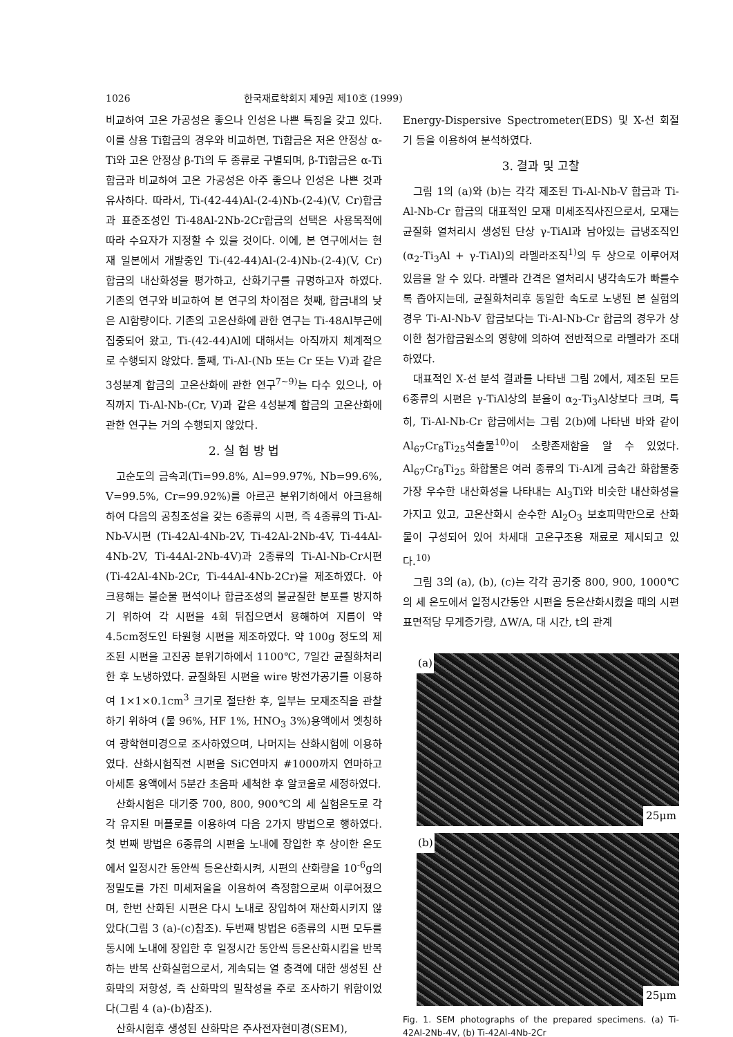1026 한국재료학회지 제9권 제10호 (1999)
비교하여 고온 가공성은 좋으나 인성은 나쁜 특징을 갖고 있다. 이를 상용 Ti합금의 경우와 비교하면, Ti합금은 저온 안정상 α-Ti와 고온 안정상 β-Ti의 두 종류로 구별되며, β-Ti합금은 α-Ti합금과 비교하여 고온 가공성은 아주 좋으나 인성은 나쁜 것과 유사하다. 따라서, Ti-(42-44)Al-(2-4)Nb-(2-4)(V, Cr)합금과 표준조성인 Ti-48Al-2Nb-2Cr합금의 선택은 사용목적에 따라 수요자가 지정할 수 있을 것이다. 이에, 본 연구에서는 현재 일본에서 개발중인 Ti-(42-44)Al-(2-4)Nb-(2-4)(V, Cr)합금의 내산화성을 평가하고, 산화기구를 규명하고자 하였다. 기존의 연구와 비교하여 본 연구의 차이점은 첫째, 합금내의 낮은 Al함량이다. 기존의 고온산화에 관한 연구는 Ti-48Al부근에 집중되어 왔고, Ti-(42-44)Al에 대해서는 아직까지 체계적으로 수행되지 않았다. 둘째, Ti-Al-(Nb 또는 Cr 또는 V)과 같은 3성분계 합금의 고온산화에 관한 연구<sup>7~9)</sup>는 다수 있으나, 아직까지 Ti-Al-Nb-(Cr, V)과 같은 4성분계 합금의 고온산화에 관한 연구는 거의 수행되지 않았다.
2. 실 험 방 법
고순도의 금속괴(Ti=99.8%, Al=99.97%, Nb=99.6%, V=99.5%, Cr=99.92%)를 아르곤 분위기하에서 아크용해하여 다음의 공칭조성을 갖는 6종류의 시편, 즉 4종류의 Ti-Al-Nb-V시편 (Ti-42Al-4Nb-2V, Ti-42Al-2Nb-4V, Ti-44Al-4Nb-2V, Ti-44Al-2Nb-4V)과 2종류의 Ti-Al-Nb-Cr시편 (Ti-42Al-4Nb-2Cr, Ti-44Al-4Nb-2Cr)을 제조하였다. 아크용해는 불순물 편석이나 합금조성의 불균질한 분포를 방지하기 위하여 각 시편을 4회 뒤집으면서 용해하여 지름이 약 4.5cm정도인 타원형 시편을 제조하였다. 약 100g 정도의 제조된 시편을 고진공 분위기하에서 1100℃, 7일간 균질화처리한 후 노냉하였다. 균질화된 시편을 wire 방전가공기를 이용하여 1×1×0.1cm<sup>3</sup> 크기로 절단한 후, 일부는 모재조직을 관찰하기 위하여 (물 96%, HF 1%, HNO<sub>3</sub> 3%)용액에서 엣칭하여 광학현미경으로 조사하였으며, 나머지는 산화시험에 이용하였다. 산화시험직전 시편을 SiC연마지 #1000까지 연마하고 아세톤 용액에서 5분간 초음파 세척한 후 알코올로 세정하였다.
산화시험은 대기중 700, 800, 900℃의 세 실험온도로 각각 유지된 머플로를 이용하여 다음 2가지 방법으로 행하였다. 첫 번째 방법은 6종류의 시편을 노내에 장입한 후 상이한 온도에서 일정시간 동안씩 등온산화시켜, 시편의 산화량을 10<sup>-6</sup>g의 정밀도를 가진 미세저울을 이용하여 측정함으로써 이루어졌으며, 한번 산화된 시편은 다시 노내로 장입하여 재산화시키지 않았다(그림 3 (a)-(c)참조). 두번째 방법은 6종류의 시편 모두를 동시에 노내에 장입한 후 일정시간 동안씩 등온산화시킴을 반복하는 반복 산화실험으로서, 계속되는 열 충격에 대한 생성된 산화막의 저항성, 즉 산화막의 밀착성을 주로 조사하기 위함이었다(그림 4 (a)-(b)참조).
산화시험후 생성된 산화막은 주사전자현미경(SEM),
Energy-Dispersive Spectrometer(EDS) 및 X-선 회절기 등을 이용하여 분석하였다.
3. 결과 및 고찰
그림 1의 (a)와 (b)는 각각 제조된 Ti-Al-Nb-V 합금과 Ti-Al-Nb-Cr 합금의 대표적인 모재 미세조직사진으로서, 모재는 균질화 열처리시 생성된 단상 γ-TiAl과 남아있는 급냉조직인 (α<sub>2</sub>-Ti<sub>3</sub>Al + γ-TiAl)의 라멜라조직<sup>1)</sup>의 두 상으로 이루어져 있음을 알 수 있다. 라멜라 간격은 열처리시 냉각속도가 빠를수록 좁아지는데, 균질화처리후 동일한 속도로 노냉된 본 실험의 경우 Ti-Al-Nb-V 합금보다는 Ti-Al-Nb-Cr 합금의 경우가 상이한 첨가합금원소의 영향에 의하여 전반적으로 라멜라가 조대하였다.
대표적인 X-선 분석 결과를 나타낸 그림 2에서, 제조된 모든 6종류의 시편은 γ-TiAl상의 분율이 α<sub>2</sub>-Ti<sub>3</sub>Al상보다 크며, 특히, Ti-Al-Nb-Cr 합금에서는 그림 2(b)에 나타낸 바와 같이 Al<sub>67</sub>Cr<sub>8</sub>Ti<sub>25</sub>석출물<sup>10)</sup>이 소량존재함을 알 수 있었다. Al<sub>67</sub>Cr<sub>8</sub>Ti<sub>25</sub> 화합물은 여러 종류의 Ti-Al계 금속간 화합물중 가장 우수한 내산화성을 나타내는 Al<sub>3</sub>Ti와 비슷한 내산화성을 가지고 있고, 고온산화시 순수한 Al<sub>2</sub>O<sub>3</sub> 보호피막만으로 산화물이 구성되어 있어 차세대 고온구조용 재료로 제시되고 있다.<sup>10)</sup>
그림 3의 (a), (b), (c)는 각각 공기중 800, 900, 1000℃의 세 온도에서 일정시간동안 시편을 등온산화시켰을 때의 시편 표면적당 무게증가량, ΔW/A, 대 시간, t의 관계
(a)
25μm
(b)
25μm
Fig. 1. SEM photographs of the prepared specimens. (a) Ti-42Al-2Nb-4V, (b) Ti-42Al-4Nb-2Cr